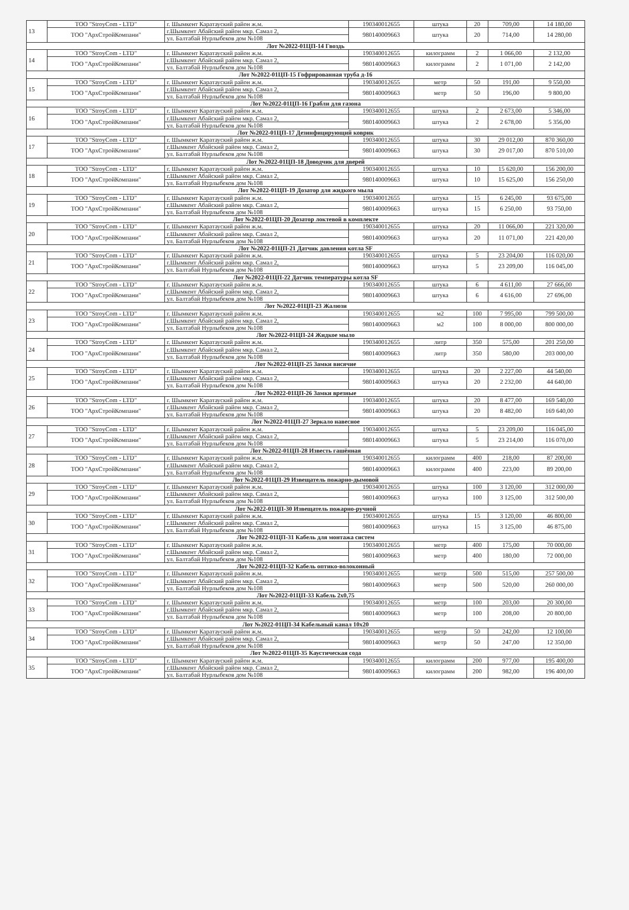| 13 | ТОО "StroyCom - LTD" | г. Шымкент Каратауский район ж.м. | 190340012655 | штука | 20 | 709,00 | 14 180,00 |
| | ТОО "АрхСтройКомпани" | г.Шымкент Абайский район мкр. Самал 2, | 980140009663 | штука | 20 | 714,00 | 14 280,00 |
| | | ул. Балтабай Нурлыбеков дом №108 | | | | | |
| Лот №2022-01ЦП-14 Гвоздь | | | | | | | |
| 14 | ТОО "StroyCom - LTD" | г. Шымкент Каратауский район ж.м. | 190340012655 | килограмм | 2 | 1 066,00 | 2 132,00 |
| | ТОО "АрхСтройКомпани" | г.Шымкент Абайский район мкр. Самал 2, | 980140009663 | килограмм | 2 | 1 071,00 | 2 142,00 |
| | | ул. Балтабай Нурлыбеков дом №108 | | | | | |
| Лот №2022-01ЦП-15 Гофрированная труба д-16 | | | | | | | |
| 15 | ТОО "StroyCom - LTD" | г. Шымкент Каратауский район ж.м. | 190340012655 | метр | 50 | 191,00 | 9 550,00 |
| | ТОО "АрхСтройКомпани" | г.Шымкент Абайский район мкр. Самал 2, | 980140009663 | метр | 50 | 196,00 | 9 800,00 |
| | | ул. Балтабай Нурлыбеков дом №108 | | | | | |
| Лот №2022-01ЦП-16 Грабли для газона | | | | | | | |
| 16 | ТОО "StroyCom - LTD" | г. Шымкент Каратауский район ж.м. | 190340012655 | штука | 2 | 2 673,00 | 5 346,00 |
| | ТОО "АрхСтройКомпани" | г.Шымкент Абайский район мкр. Самал 2, | 980140009663 | штука | 2 | 2 678,00 | 5 356,00 |
| | | ул. Балтабай Нурлыбеков дом №108 | | | | | |
| Лот №2022-01ЦП-17 Дезинфицирующий коврик | | | | | | | |
| 17 | ТОО "StroyCom - LTD" | г. Шымкент Каратауский район ж.м. | 190340012655 | штука | 30 | 29 012,00 | 870 360,00 |
| | ТОО "АрхСтройКомпани" | г.Шымкент Абайский район мкр. Самал 2, | 980140009663 | штука | 30 | 29 017,00 | 870 510,00 |
| | | ул. Балтабай Нурлыбеков дом №108 | | | | | |
| Лот №2022-01ЦП-18 Доводчик для дверей | | | | | | | |
| 18 | ТОО "StroyCom - LTD" | г. Шымкент Каратауский район ж.м. | 190340012655 | штука | 10 | 15 620,00 | 156 200,00 |
| | ТОО "АрхСтройКомпани" | г.Шымкент Абайский район мкр. Самал 2, | 980140009663 | штука | 10 | 15 625,00 | 156 250,00 |
| | | ул. Балтабай Нурлыбеков дом №108 | | | | | |
| Лот №2022-01ЦП-19 Дозатор для жидкого мыла | | | | | | | |
| 19 | ТОО "StroyCom - LTD" | г. Шымкент Каратауский район ж.м. | 190340012655 | штука | 15 | 6 245,00 | 93 675,00 |
| | ТОО "АрхСтройКомпани" | г.Шымкент Абайский район мкр. Самал 2, | 980140009663 | штука | 15 | 6 250,00 | 93 750,00 |
| | | ул. Балтабай Нурлыбеков дом №108 | | | | | |
| Лот №2022-01ЦП-20 Дозатор локтевой в комплекте | | | | | | | |
| 20 | ТОО "StroyCom - LTD" | г. Шымкент Каратауский район ж.м. | 190340012655 | штука | 20 | 11 066,00 | 221 320,00 |
| | ТОО "АрхСтройКомпани" | г.Шымкент Абайский район мкр. Самал 2, | 980140009663 | штука | 20 | 11 071,00 | 221 420,00 |
| | | ул. Балтабай Нурлыбеков дом №108 | | | | | |
| Лот №2022-01ЦП-21 Датчик давления котла SF | | | | | | | |
| 21 | ТОО "StroyCom - LTD" | г. Шымкент Каратауский район ж.м. | 190340012655 | штука | 5 | 23 204,00 | 116 020,00 |
| | ТОО "АрхСтройКомпани" | г.Шымкент Абайский район мкр. Самал 2, | 980140009663 | штука | 5 | 23 209,00 | 116 045,00 |
| | | ул. Балтабай Нурлыбеков дом №108 | | | | | |
| Лот №2022-01ЦП-22 Датчик температуры котла SF | | | | | | | |
| 22 | ТОО "StroyCom - LTD" | г. Шымкент Каратауский район ж.м. | 190340012655 | штука | 6 | 4 611,00 | 27 666,00 |
| | ТОО "АрхСтройКомпани" | г.Шымкент Абайский район мкр. Самал 2, | 980140009663 | штука | 6 | 4 616,00 | 27 696,00 |
| | | ул. Балтабай Нурлыбеков дом №108 | | | | | |
| Лот №2022-01ЦП-23 Жалюзи | | | | | | | |
| 23 | ТОО "StroyCom - LTD" | г. Шымкент Каратауский район ж.м. | 190340012655 | м2 | 100 | 7 995,00 | 799 500,00 |
| | ТОО "АрхСтройКомпани" | г.Шымкент Абайский район мкр. Самал 2, | 980140009663 | м2 | 100 | 8 000,00 | 800 000,00 |
| | | ул. Балтабай Нурлыбеков дом №108 | | | | | |
| Лот №2022-01ЦП-24 Жидкое мыло | | | | | | | |
| 24 | ТОО "StroyCom - LTD" | г. Шымкент Каратауский район ж.м. | 190340012655 | литр | 350 | 575,00 | 201 250,00 |
| | ТОО "АрхСтройКомпани" | г.Шымкент Абайский район мкр. Самал 2, | 980140009663 | литр | 350 | 580,00 | 203 000,00 |
| | | ул. Балтабай Нурлыбеков дом №108 | | | | | |
| Лот №2022-01ЦП-25 Замки висячие | | | | | | | |
| 25 | ТОО "StroyCom - LTD" | г. Шымкент Каратауский район ж.м. | 190340012655 | штука | 20 | 2 227,00 | 44 540,00 |
| | ТОО "АрхСтройКомпани" | г.Шымкент Абайский район мкр. Самал 2, | 980140009663 | штука | 20 | 2 232,00 | 44 640,00 |
| | | ул. Балтабай Нурлыбеков дом №108 | | | | | |
| Лот №2022-01ЦП-26 Замки врезные | | | | | | | |
| 26 | ТОО "StroyCom - LTD" | г. Шымкент Каратауский район ж.м. | 190340012655 | штука | 20 | 8 477,00 | 169 540,00 |
| | ТОО "АрхСтройКомпани" | г.Шымкент Абайский район мкр. Самал 2, | 980140009663 | штука | 20 | 8 482,00 | 169 640,00 |
| | | ул. Балтабай Нурлыбеков дом №108 | | | | | |
| Лот №2022-01ЦП-27 Зеркало навесное | | | | | | | |
| 27 | ТОО "StroyCom - LTD" | г. Шымкент Каратауский район ж.м. | 190340012655 | штука | 5 | 23 209,00 | 116 045,00 |
| | ТОО "АрхСтройКомпани" | г.Шымкент Абайский район мкр. Самал 2, | 980140009663 | штука | 5 | 23 214,00 | 116 070,00 |
| | | ул. Балтабай Нурлыбеков дом №108 | | | | | |
| Лот №2022-01ЦП-28 Известь гашённая | | | | | | | |
| 28 | ТОО "StroyCom - LTD" | г. Шымкент Каратауский район ж.м. | 190340012655 | килограмм | 400 | 218,00 | 87 200,00 |
| | ТОО "АрхСтройКомпани" | г.Шымкент Абайский район мкр. Самал 2, | 980140009663 | килограмм | 400 | 223,00 | 89 200,00 |
| | | ул. Балтабай Нурлыбеков дом №108 | | | | | |
| Лот №2022-01ЦП-29 Извещатель пожарно-дымовой | | | | | | | |
| 29 | ТОО "StroyCom - LTD" | г. Шымкент Каратауский район ж.м. | 190340012655 | штука | 100 | 3 120,00 | 312 000,00 |
| | ТОО "АрхСтройКомпани" | г.Шымкент Абайский район мкр. Самал 2, | 980140009663 | штука | 100 | 3 125,00 | 312 500,00 |
| | | ул. Балтабай Нурлыбеков дом №108 | | | | | |
| Лот №2022-01ЦП-30 Извещатель пожарно-ручной | | | | | | | |
| 30 | ТОО "StroyCom - LTD" | г. Шымкент Каратауский район ж.м. | 190340012655 | штука | 15 | 3 120,00 | 46 800,00 |
| | ТОО "АрхСтройКомпани" | г.Шымкент Абайский район мкр. Самал 2, | 980140009663 | штука | 15 | 3 125,00 | 46 875,00 |
| | | ул. Балтабай Нурлыбеков дом №108 | | | | | |
| Лот №2022-01ЦП-31 Кабель для монтажа систем | | | | | | | |
| 31 | ТОО "StroyCom - LTD" | г. Шымкент Каратауский район ж.м. | 190340012655 | метр | 400 | 175,00 | 70 000,00 |
| | ТОО "АрхСтройКомпани" | г.Шымкент Абайский район мкр. Самал 2, | 980140009663 | метр | 400 | 180,00 | 72 000,00 |
| | | ул. Балтабай Нурлыбеков дом №108 | | | | | |
| Лот №2022-01ЦП-32 Кабель оптико-волоконный | | | | | | | |
| 32 | ТОО "StroyCom - LTD" | г. Шымкент Каратауский район ж.м. | 190340012655 | метр | 500 | 515,00 | 257 500,00 |
| | ТОО "АрхСтройКомпани" | г.Шымкент Абайский район мкр. Самал 2, | 980140009663 | метр | 500 | 520,00 | 260 000,00 |
| | | ул. Балтабай Нурлыбеков дом №108 | | | | | |
| Лот №2022-01ЦП-33 Кабель 2х0,75 | | | | | | | |
| 33 | ТОО "StroyCom - LTD" | г. Шымкент Каратауский район ж.м. | 190340012655 | метр | 100 | 203,00 | 20 300,00 |
| | ТОО "АрхСтройКомпани" | г.Шымкент Абайский район мкр. Самал 2, | 980140009663 | метр | 100 | 208,00 | 20 800,00 |
| | | ул. Балтабай Нурлыбеков дом №108 | | | | | |
| Лот №2022-01ЦП-34 Кабельный канал 10х20 | | | | | | | |
| 34 | ТОО "StroyCom - LTD" | г. Шымкент Каратауский район ж.м. | 190340012655 | метр | 50 | 242,00 | 12 100,00 |
| | ТОО "АрхСтройКомпани" | г.Шымкент Абайский район мкр. Самал 2, | 980140009663 | метр | 50 | 247,00 | 12 350,00 |
| | | ул. Балтабай Нурлыбеков дом №108 | | | | | |
| Лот №2022-01ЦП-35 Каустическая сода | | | | | | | |
| 35 | ТОО "StroyCom - LTD" | г. Шымкент Каратауский район ж.м. | 190340012655 | килограмм | 200 | 977,00 | 195 400,00 |
| | ТОО "АрхСтройКомпани" | г.Шымкент Абайский район мкр. Самал 2, | 980140009663 | килограмм | 200 | 982,00 | 196 400,00 |
| | | ул. Балтабай Нурлыбеков дом №108 | | | | | |